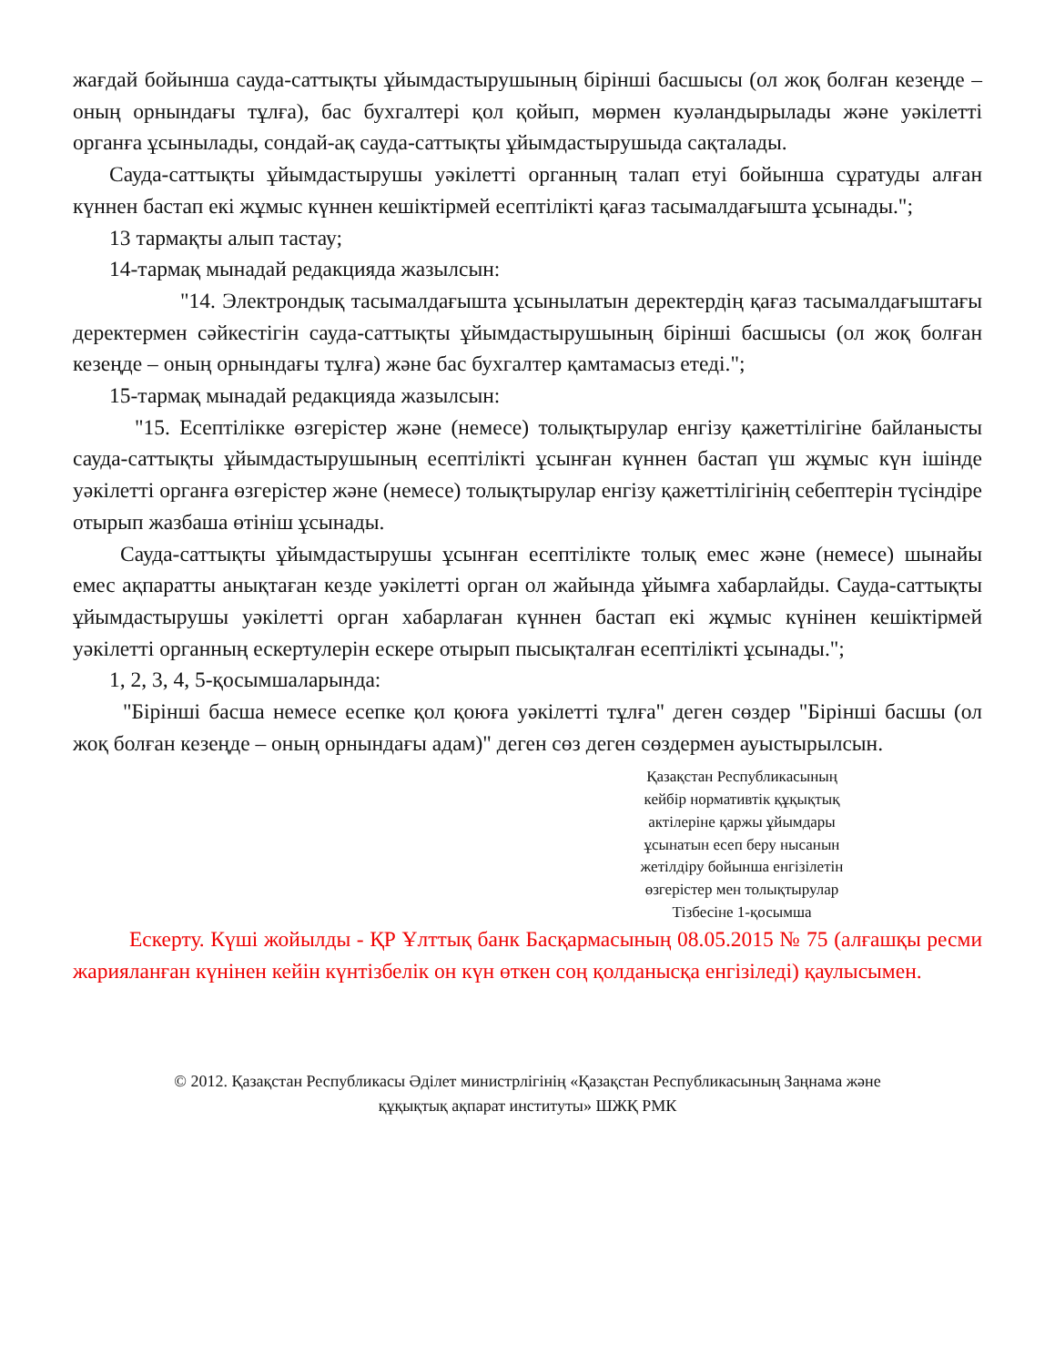жағдай бойынша сауда-саттықты ұйымдастырушының бірінші басшысы (ол жоқ болған кезеңде – оның орнындағы тұлға), бас бухгалтері қол қойып, мөрмен куәландырылады және уәкілетті органға ұсынылады, сондай-ақ сауда-саттықты ұйымдастырушыда сақталады.
Сауда-саттықты ұйымдастырушы уәкілетті органның талап етуі бойынша сұратуды алған күннен бастап екі жұмыс күннен кешіктірмей есептілікті қағаз тасымалдағышта ұсынады.";
13 тармақты алып тастау;
14-тармақ мынадай редакцияда жазылсын:
"14. Электрондық тасымалдағышта ұсынылатын деректердің қағаз тасымалдағыштағы деректермен сәйкестігін сауда-саттықты ұйымдастырушының бірінші басшысы (ол жоқ болған кезеңде – оның орнындағы тұлға) және бас бухгалтер қамтамасыз етеді.";
15-тармақ мынадай редакцияда жазылсын:
"15. Есептілікке өзгерістер және (немесе) толықтырулар енгізу қажеттілігіне байланысты сауда-саттықты ұйымдастырушының есептілікті ұсынған күннен бастап үш жұмыс күн ішінде уәкілетті органға өзгерістер және (немесе) толықтырулар енгізу қажеттілігінің себептерін түсіндіре отырып жазбаша өтініш ұсынады.
Сауда-саттықты ұйымдастырушы ұсынған есептілікте толық емес және (немесе) шынайы емес ақпаратты анықтаған кезде уәкілетті орган ол жайында ұйымға хабарлайды. Сауда-саттықты ұйымдастырушы уәкілетті орган хабарлаған күннен бастап екі жұмыс күнінен кешіктірмей уәкілетті органның ескертулерін ескере отырып пысықталған есептілікті ұсынады.";
1, 2, 3, 4, 5-қосымшаларында:
"Бірінші басша немесе есепке қол қоюға уәкілетті тұлға" деген сөздер "Бірінші басшы (ол жоқ болған кезеңде – оның орнындағы адам)" деген сөз деген сөздермен ауыстырылсын.
Қазақстан Республикасының
кейбір нормативтік құқықтық
актілеріне қаржы ұйымдары
ұсынатын есеп беру нысанын
жетілдіру бойынша енгізілетін
өзгерістер мен толықтырулар
Тізбесіне 1-қосымша
Ескерту. Күші жойылды - ҚР Ұлттық банк Басқармасының 08.05.2015 № 75 (алғашқы ресми жарияланған күнінен кейін күнтізбелік он күн өткен соң қолданысқа енгізіледі) қаулысымен.
© 2012. Қазақстан Республикасы Әділет министрлігінің «Қазақстан Республикасының Заңнама және
құқықтық ақпарат институты» ШЖҚ РМК